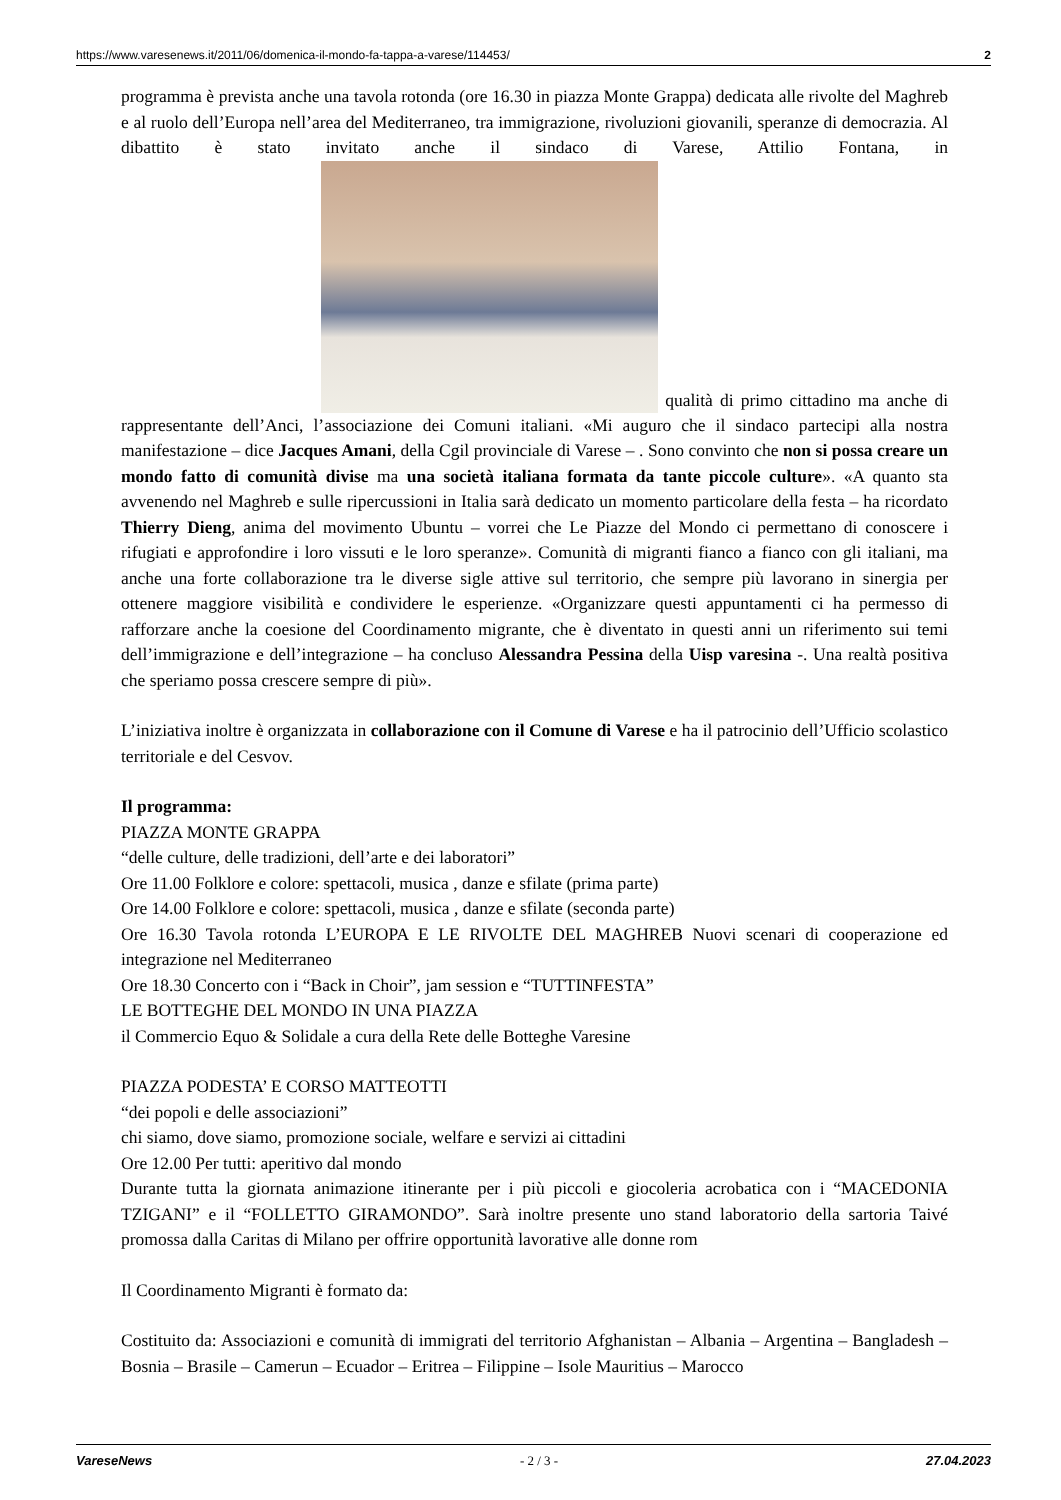https://www.varesenews.it/2011/06/domenica-il-mondo-fa-tappa-a-varese/114453/ 2
programma è prevista anche una tavola rotonda (ore 16.30 in piazza Monte Grappa) dedicata alle rivolte del Maghreb e al ruolo dell’Europa nell’area del Mediterraneo, tra immigrazione, rivoluzioni giovanili, speranze di democrazia. Al dibattito è stato invitato anche il sindaco di Varese, Attilio Fontana, in qualità di primo cittadino ma anche di rappresentante dell’Anci, l’associazione dei Comuni italiani. «Mi auguro che il sindaco partecipi alla nostra manifestazione – dice Jacques Amani, della Cgil provinciale di Varese – . Sono convinto che non si possa creare un mondo fatto di comunità divise ma una società italiana formata da tante piccole culture». «A quanto sta avvenendo nel Maghreb e sulle ripercussioni in Italia sarà dedicato un momento particolare della festa – ha ricordato Thierry Dieng, anima del movimento Ubuntu – vorrei che Le Piazze del Mondo ci permettano di conoscere i rifugiati e approfondire i loro vissuti e le loro speranze». Comunità di migranti fianco a fianco con gli italiani, ma anche una forte collaborazione tra le diverse sigle attive sul territorio, che sempre più lavorano in sinergia per ottenere maggiore visibilità e condividere le esperienze. «Organizzare questi appuntamenti ci ha permesso di rafforzare anche la coesione del Coordinamento migrante, che è diventato in questi anni un riferimento sui temi dell’immigrazione e dell’integrazione – ha concluso Alessandra Pessina della Uisp varesina -. Una realtà positiva che speriamo possa crescere sempre di più».
L’iniziativa inoltre è organizzata in collaborazione con il Comune di Varese e ha il patrocinio dell’Ufficio scolastico territoriale e del Cesvov.
Il programma:
PIAZZA MONTE GRAPPA
“delle culture, delle tradizioni, dell’arte e dei laboratori”
Ore 11.00 Folklore e colore: spettacoli, musica , danze e sfilate (prima parte)
Ore 14.00 Folklore e colore: spettacoli, musica , danze e sfilate (seconda parte)
Ore 16.30 Tavola rotonda L’EUROPA E LE RIVOLTE DEL MAGHREB Nuovi scenari di cooperazione ed integrazione nel Mediterraneo
Ore 18.30 Concerto con i “Back in Choir”, jam session e “TUTTINFESTA”
LE BOTTEGHE DEL MONDO IN UNA PIAZZA
il Commercio Equo & Solidale a cura della Rete delle Botteghe Varesine
PIAZZA PODESTA’ E CORSO MATTEOTTI
“dei popoli e delle associazioni”
chi siamo, dove siamo, promozione sociale, welfare e servizi ai cittadini
Ore 12.00 Per tutti: aperitivo dal mondo
Durante tutta la giornata animazione itinerante per i più piccoli e giocoleria acrobatica con i “MACEDONIA TZIGANI” e il “FOLLETTO GIRAMONDO”. Sarà inoltre presente uno stand laboratorio della sartoria Taivé promossa dalla Caritas di Milano per offrire opportunità lavorative alle donne rom
Il Coordinamento Migranti è formato da:
Costituito da: Associazioni e comunità di immigrati del territorio Afghanistan – Albania – Argentina – Bangladesh – Bosnia – Brasile – Camerun – Ecuador – Eritrea – Filippine – Isole Mauritius – Marocco
VareseNews - 2 / 3 - 27.04.2023